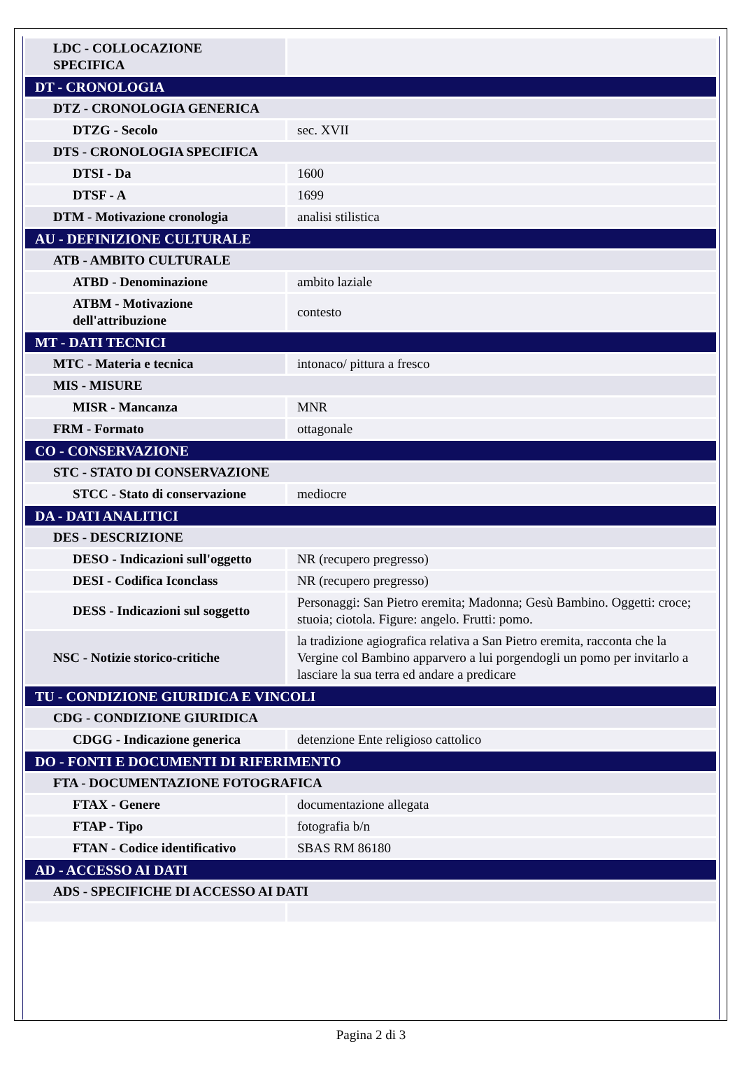| LDC - COLLOCAZIONE SPECIFICA | |
| DT - CRONOLOGIA | |
| DTZ - CRONOLOGIA GENERICA | |
| DTZG - Secolo | sec. XVII |
| DTS - CRONOLOGIA SPECIFICA | |
| DTSI - Da | 1600 |
| DTSF - A | 1699 |
| DTM - Motivazione cronologia | analisi stilistica |
| AU - DEFINIZIONE CULTURALE | |
| ATB - AMBITO CULTURALE | |
| ATBD - Denominazione | ambito laziale |
| ATBM - Motivazione dell'attribuzione | contesto |
| MT - DATI TECNICI | |
| MTC - Materia e tecnica | intonaco/ pittura a fresco |
| MIS - MISURE | |
| MISR - Mancanza | MNR |
| FRM - Formato | ottagonale |
| CO - CONSERVAZIONE | |
| STC - STATO DI CONSERVAZIONE | |
| STCC - Stato di conservazione | mediocre |
| DA - DATI ANALITICI | |
| DES - DESCRIZIONE | |
| DESO - Indicazioni sull'oggetto | NR (recupero pregresso) |
| DESI - Codifica Iconclass | NR (recupero pregresso) |
| DESS - Indicazioni sul soggetto | Personaggi: San Pietro eremita; Madonna; Gesù Bambino. Oggetti: croce; stuoia; ciotola. Figure: angelo. Frutti: pomo. |
| NSC - Notizie storico-critiche | la tradizione agiografica relativa a San Pietro eremita, racconta che la Vergine col Bambino apparvero a lui porgendogli un pomo per invitarlo a lasciare la sua terra ed andare a predicare |
| TU - CONDIZIONE GIURIDICA E VINCOLI | |
| CDG - CONDIZIONE GIURIDICA | |
| CDGG - Indicazione generica | detenzione Ente religioso cattolico |
| DO - FONTI E DOCUMENTI DI RIFERIMENTO | |
| FTA - DOCUMENTAZIONE FOTOGRAFICA | |
| FTAX - Genere | documentazione allegata |
| FTAP - Tipo | fotografia b/n |
| FTAN - Codice identificativo | SBAS RM 86180 |
| AD - ACCESSO AI DATI | |
| ADS - SPECIFICHE DI ACCESSO AI DATI | |
Pagina 2 di 3